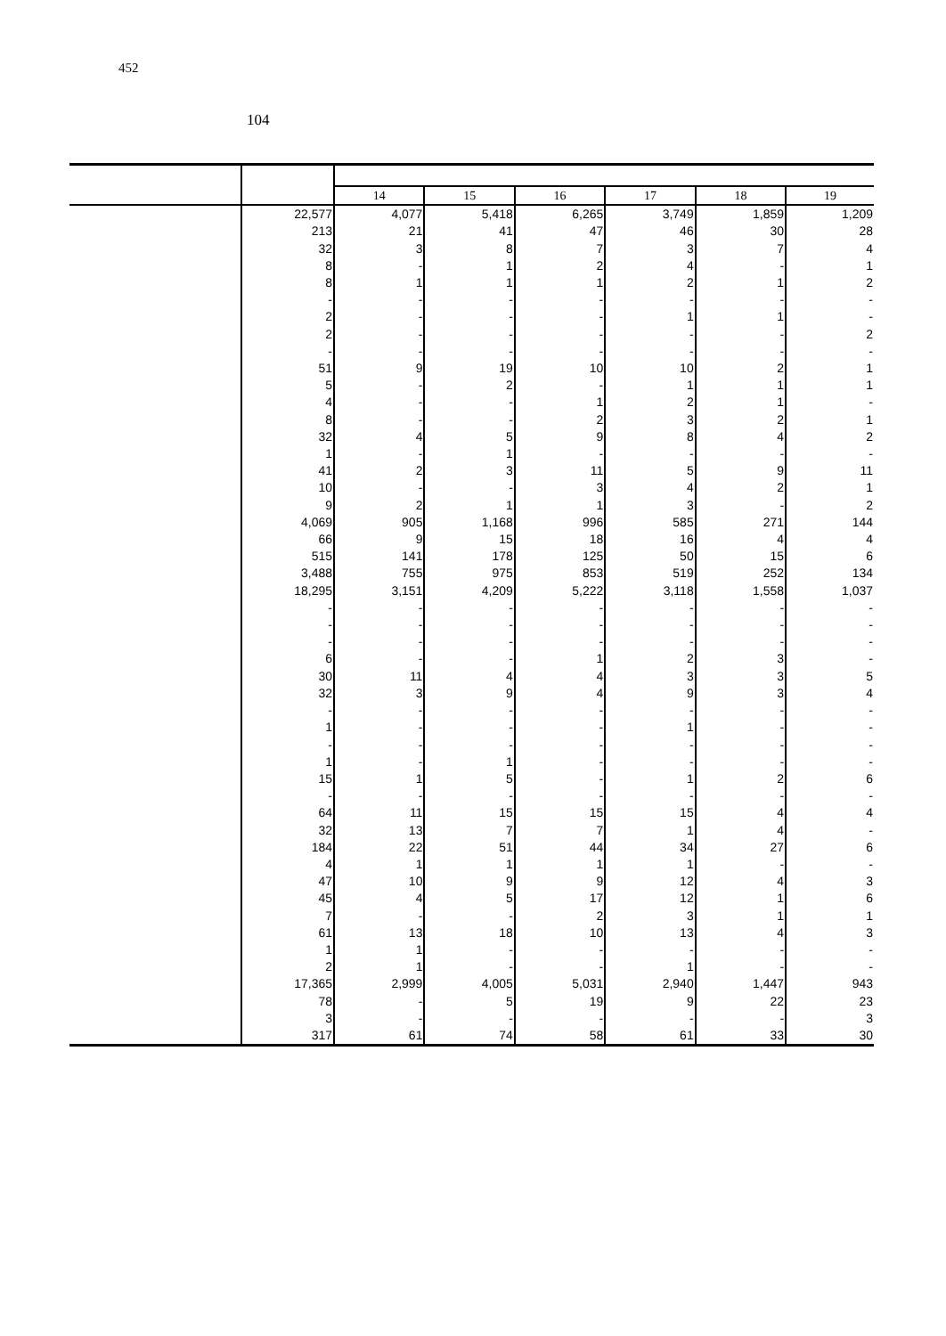452
104
| | | 14 | 15 | 16 | 17 | 18 | 19 |
| --- | --- | --- | --- | --- | --- | --- | --- |
| | 22,577 | 4,077 | 5,418 | 6,265 | 3,749 | 1,859 | 1,209 |
| | 213 | 21 | 41 | 47 | 46 | 30 | 28 |
| | 32 | 3 | 8 | 7 | 3 | 7 | 4 |
| | 8 | - | 1 | 2 | 4 | - | 1 |
| | 8 | 1 | 1 | 1 | 2 | 1 | 2 |
| | - | - | - | - | - | - | - |
| | 2 | - | - | - | 1 | 1 | - |
| | 2 | - | - | - | - | - | 2 |
| | - | - | - | - | - | - | - |
| | 51 | 9 | 19 | 10 | 10 | 2 | 1 |
| | 5 | - | 2 | - | 1 | 1 | 1 |
| | 4 | - | - | 1 | 2 | 1 | - |
| | 8 | - | - | 2 | 3 | 2 | 1 |
| | 32 | 4 | 5 | 9 | 8 | 4 | 2 |
| | 1 | - | 1 | - | - | - | - |
| | 41 | 2 | 3 | 11 | 5 | 9 | 11 |
| | 10 | - | - | 3 | 4 | 2 | 1 |
| | 9 | 2 | 1 | 1 | 3 | - | 2 |
| | 4,069 | 905 | 1,168 | 996 | 585 | 271 | 144 |
| | 66 | 9 | 15 | 18 | 16 | 4 | 4 |
| | 515 | 141 | 178 | 125 | 50 | 15 | 6 |
| | 3,488 | 755 | 975 | 853 | 519 | 252 | 134 |
| | 18,295 | 3,151 | 4,209 | 5,222 | 3,118 | 1,558 | 1,037 |
| | - | - | - | - | - | - | - |
| | - | - | - | - | - | - | - |
| | - | - | - | - | - | - | - |
| | 6 | - | - | 1 | 2 | 3 | - |
| | 30 | 11 | 4 | 4 | 3 | 3 | 5 |
| | 32 | 3 | 9 | 4 | 9 | 3 | 4 |
| | - | - | - | - | - | - | - |
| | 1 | - | - | - | 1 | - | - |
| | - | - | - | - | - | - | - |
| | 1 | - | 1 | - | - | - | - |
| | 15 | 1 | 5 | - | 1 | 2 | 6 |
| | - | - | - | - | - | - | - |
| | 64 | 11 | 15 | 15 | 15 | 4 | 4 |
| | 32 | 13 | 7 | 7 | 1 | 4 | - |
| | 184 | 22 | 51 | 44 | 34 | 27 | 6 |
| | 4 | 1 | 1 | 1 | 1 | - | - |
| | 47 | 10 | 9 | 9 | 12 | 4 | 3 |
| | 45 | 4 | 5 | 17 | 12 | 1 | 6 |
| | 7 | - | - | 2 | 3 | 1 | 1 |
| | 61 | 13 | 18 | 10 | 13 | 4 | 3 |
| | 1 | 1 | - | - | - | - | - |
| | 2 | 1 | - | - | 1 | - | - |
| | 17,365 | 2,999 | 4,005 | 5,031 | 2,940 | 1,447 | 943 |
| | 78 | - | 5 | 19 | 9 | 22 | 23 |
| | 3 | - | - | - | - | - | 3 |
| | 317 | 61 | 74 | 58 | 61 | 33 | 30 |